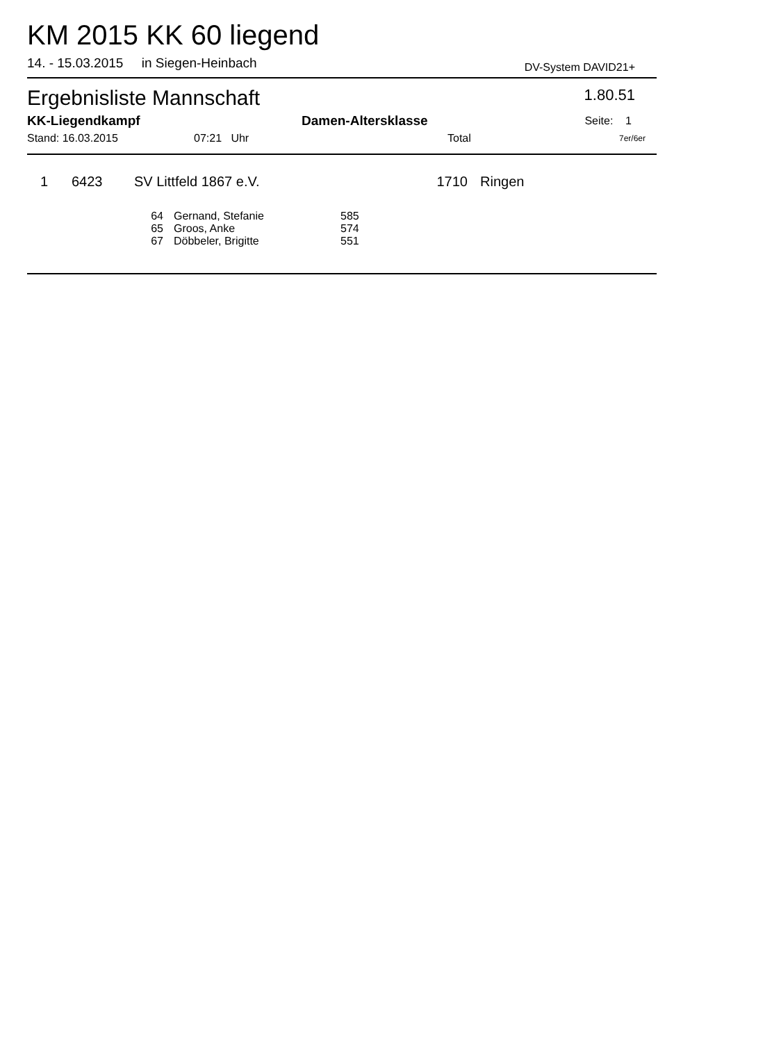KM 2015 KK 60 liegend
14. - 15.03.2015 in Siegen-Heinbach DV-System DAVID21+
Ergebnisliste Mannschaft 1.80.51
| KK-Liegendkampf | Damen-Altersklasse | Seite: 1 |
| Stand: 16.03.2015 | 07:21 Uhr | Total | 7er/6er |
| 1 | | 6423 | SV Littfeld 1867 e.V. | 1710 | Ringen |
| 64 | Gernand, Stefanie | 585 |
| 65 | Groos, Anke | 574 |
| 67 | Döbbeler, Brigitte | 551 |